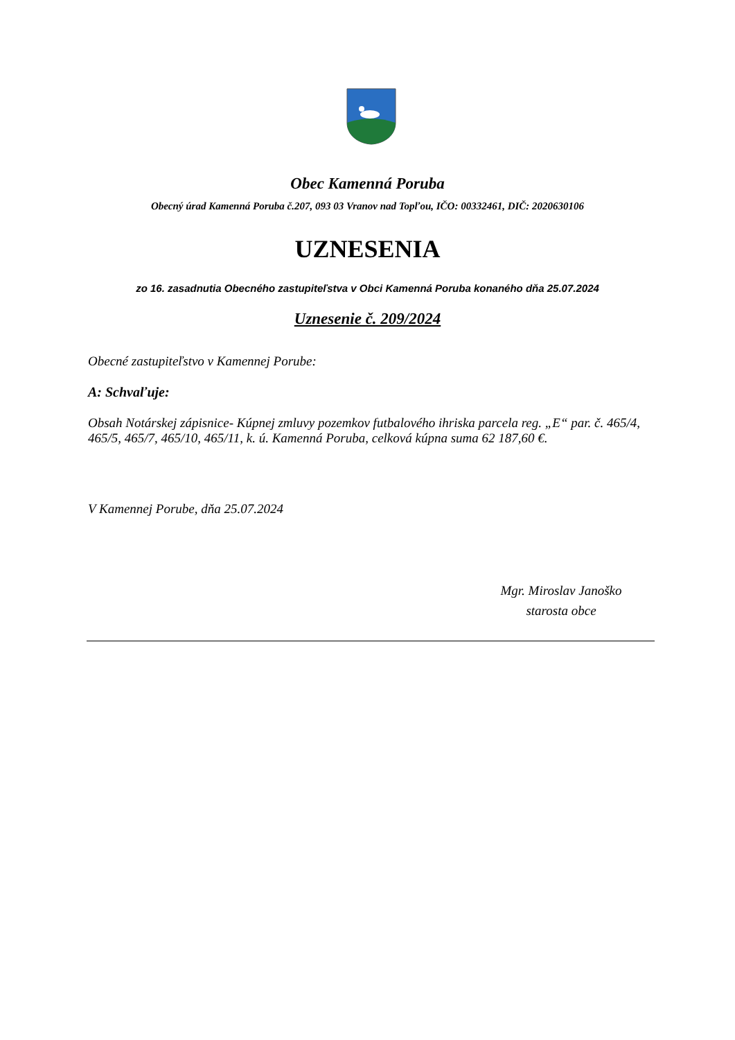Obec Kamenná Poruba
Obecný úrad Kamenná Poruba č.207, 093 03 Vranov nad Topľou, IČO: 00332461, DIČ: 2020630106
UZNESENIA
zo 16. zasadnutia Obecného zastupiteľstva v Obci Kamenná Poruba konaného dňa 25.07.2024
Uznesenie č. 209/2024
Obecné zastupiteľstvo v Kamennej Porube:
A: Schvaľuje:
Obsah Notárskej zápisnice- Kúpnej zmluvy pozemkov futbalového ihriska parcela reg. „E“ par. č. 465/4, 465/5, 465/7, 465/10, 465/11, k. ú. Kamenná Poruba, celková kúpna suma 62 187,60 €.
V Kamennej Porube, dňa 25.07.2024
Mgr. Miroslav Janoško
starosta obce